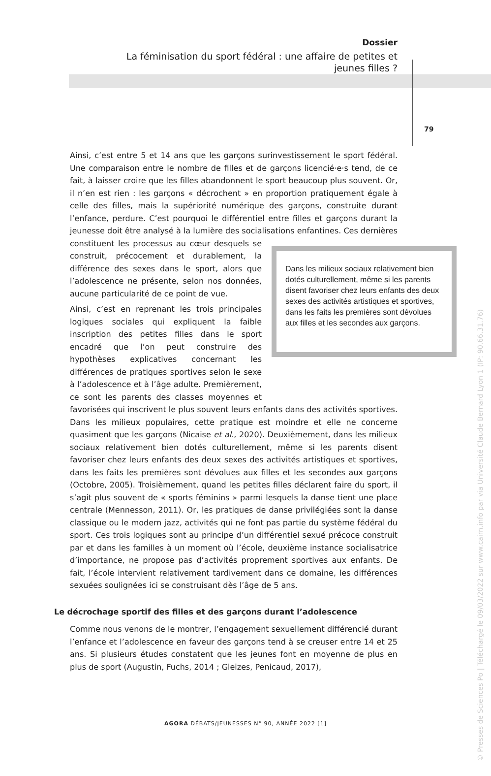Dossier
La féminisation du sport fédéral : une affaire de petites et jeunes filles ?
79
Ainsi, c’est entre 5 et 14 ans que les garçons surinvestissement le sport fédéral. Une comparaison entre le nombre de filles et de garçons licencié·e·s tend, de ce fait, à laisser croire que les filles abandonnent le sport beaucoup plus souvent. Or, il n’en est rien : les garçons « décrochent » en proportion pratiquement égale à celle des filles, mais la supériorité numérique des garçons, construite durant l’enfance, perdure. C’est pourquoi le différentiel entre filles et garçons durant la jeunesse doit être analysé à la lumière des socialisations Dans les milieux sociaux relativement bien dotés culturellement, même si les parents disent favoriser chez leurs enfants des deux sexes des activités artistiques et sportives, dans les faits les premières sont dévolues aux filles et les secondes aux garçons. enfantines. Ces dernières constituent les processus au cœur desquels se construit, précocement et durablement, la différence des sexes dans le sport, alors que l’adolescence ne présente, selon nos données, aucune particularité de ce point de vue.
Ainsi, c’est en reprenant les trois principales logiques sociales qui expliquent la faible inscription des petites filles dans le sport encadré que l’on peut construire des hypothèses explicatives concernant les différences de pratiques sportives selon le sexe à l’adolescence et à l’âge adulte. Premièrement, ce sont les parents des classes moyennes et favorisées qui inscrivent le plus souvent leurs enfants dans des activités sportives. Dans les milieux populaires, cette pratique est moindre et elle ne concerne quasiment que les garçons (Nicaise et al., 2020). Deuxièmement, dans les milieux sociaux relativement bien dotés culturellement, même si les parents disent favoriser chez leurs enfants des deux sexes des activités artistiques et sportives, dans les faits les premières sont dévolues aux filles et les secondes aux garçons (Octobre, 2005). Troisièmement, quand les petites filles déclarent faire du sport, il s’agit plus souvent de « sports féminins » parmi lesquels la danse tient une place centrale (Mennesson, 2011). Or, les pratiques de danse privilégiées sont la danse classique ou le modern jazz, activités qui ne font pas partie du système fédéral du sport. Ces trois logiques sont au principe d’un différentiel sexué précoce construit par et dans les familles à un moment où l’école, deuxième instance socialisatrice d’importance, ne propose pas d’activités proprement sportives aux enfants. De fait, l’école intervient relativement tardivement dans ce domaine, les différences sexuées soulignées ici se construisant dès l’âge de 5 ans.
Le décrochage sportif des filles et des garçons durant l’adolescence
Comme nous venons de le montrer, l’engagement sexuellement différencié durant l’enfance et l’adolescence en faveur des garçons tend à se creuser entre 14 et 25 ans. Si plusieurs études constatent que les jeunes font en moyenne de plus en plus de sport (Augustin, Fuchs, 2014 ; Gleizes, Penicaud, 2017),
AGORA DÉBATS/JEUNESSES N° 90, ANNÉE 2022 [1]
© Presses de Sciences Po | Téléchargé le 09/03/2022 sur www.cairn.info par via Université Claude Bernard Lyon 1 (IP: 90.66.31.76)